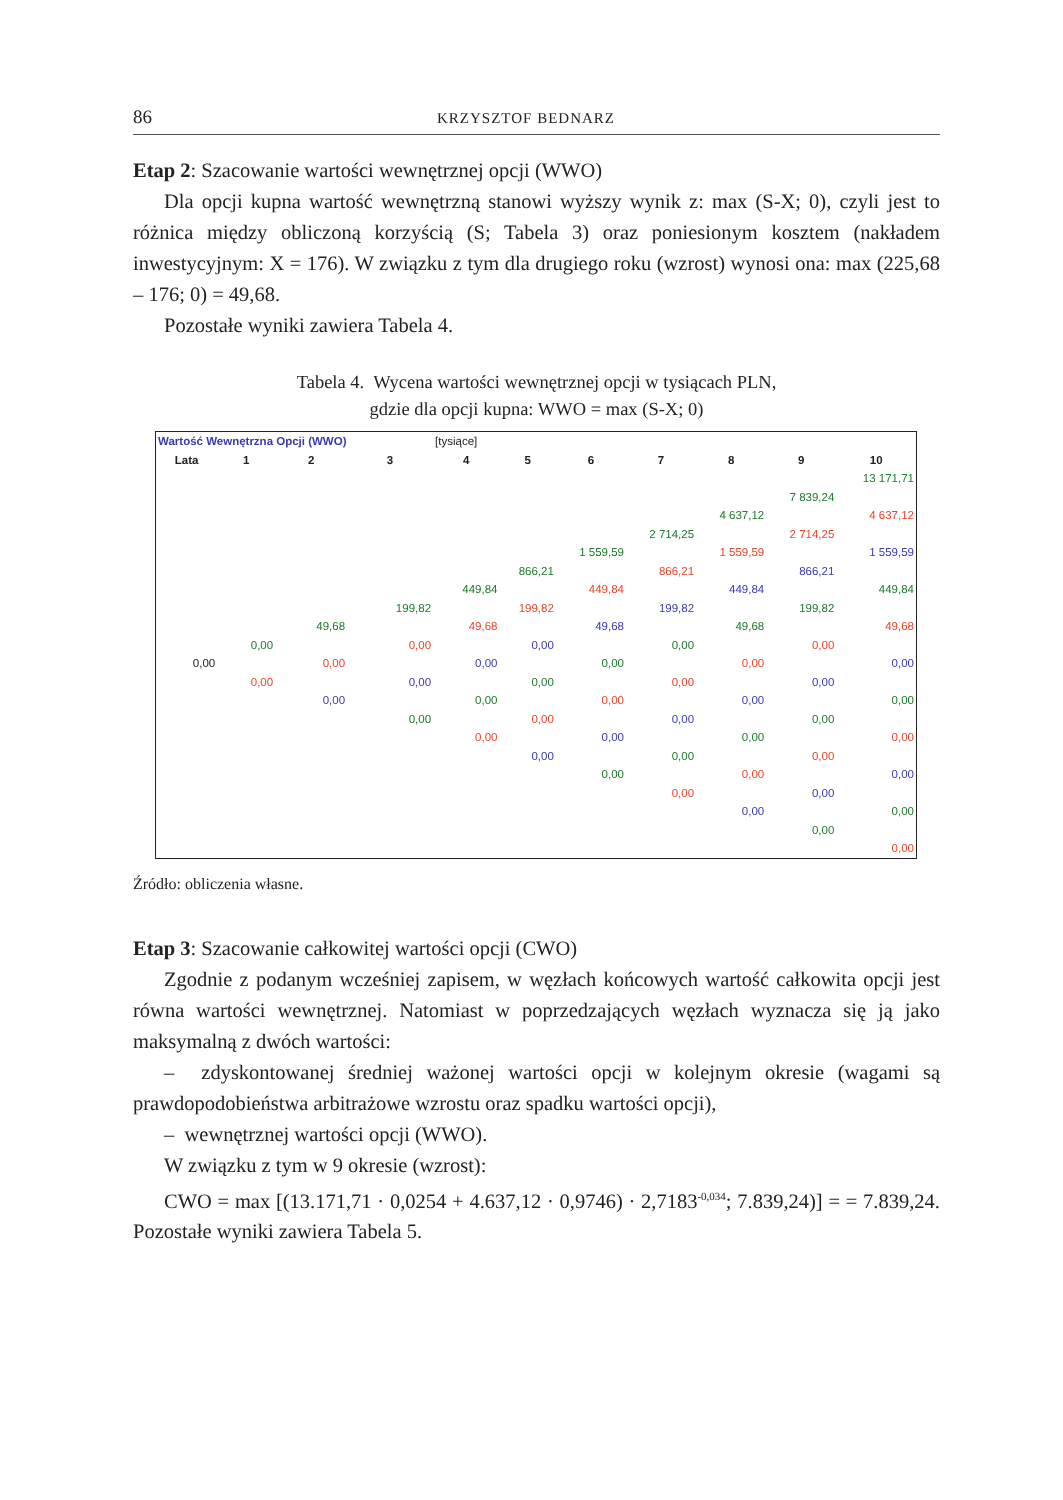86 KRZYSZTOF BEDNARZ
Etap 2: Szacowanie wartości wewnętrznej opcji (WWO)
Dla opcji kupna wartość wewnętrzną stanowi wyższy wynik z: max (S-X; 0), czyli jest to różnica między obliczoną korzyścią (S; Tabela 3) oraz poniesionym kosztem (nakładem inwestycyjnym: X = 176). W związku z tym dla drugiego roku (wzrost) wynosi ona: max (225,68 – 176; 0) = 49,68.
Pozostałe wyniki zawiera Tabela 4.
Tabela 4. Wycena wartości wewnętrznej opcji w tysiącach PLN,
gdzie dla opcji kupna: WWO = max (S-X; 0)
| Wartość Wewnętrzna Opcji (WWO) | | | | [tysiące] | | | | | | |
| Lata | 1 | 2 | 3 | 4 | 5 | 6 | 7 | 8 | 9 | 10 |
| | | | | | | | | | | 13 171,71 |
| | | | | | | | | | 7 839,24 | |
| | | | | | | | | 4 637,12 | | 4 637,12 |
| | | | | | | | 2 714,25 | | 2 714,25 | |
| | | | | | | 1 559,59 | | 1 559,59 | | 1 559,59 |
| | | | | | 866,21 | | 866,21 | | 866,21 | |
| | | | | 449,84 | | 449,84 | | 449,84 | | 449,84 |
| | | | 199,82 | | 199,82 | | 199,82 | | 199,82 | |
| | | 49,68 | | 49,68 | | 49,68 | | 49,68 | | 49,68 |
| | 0,00 | | 0,00 | | 0,00 | | 0,00 | | 0,00 | |
| 0,00 | | 0,00 | | 0,00 | | 0,00 | | 0,00 | | 0,00 |
| | 0,00 | | 0,00 | | 0,00 | | 0,00 | | 0,00 | |
| | | 0,00 | | 0,00 | | 0,00 | | 0,00 | | 0,00 |
| | | | 0,00 | | 0,00 | | 0,00 | | 0,00 | |
| | | | | 0,00 | | 0,00 | | 0,00 | | 0,00 |
| | | | | | 0,00 | | 0,00 | | 0,00 | |
| | | | | | | 0,00 | | 0,00 | | 0,00 |
| | | | | | | | 0,00 | | 0,00 | |
| | | | | | | | | 0,00 | | 0,00 |
| | | | | | | | | | 0,00 | |
| | | | | | | | | | | 0,00 |
Źródło: obliczenia własne.
Etap 3: Szacowanie całkowitej wartości opcji (CWO)
Zgodnie z podanym wcześniej zapisem, w węzłach końcowych wartość całkowita opcji jest równa wartości wewnętrznej. Natomiast w poprzedzających węzłach wyznacza się ją jako maksymalną z dwóch wartości:
– zdyskontowanej średniej ważonej wartości opcji w kolejnym okresie (wagami są prawdopodobieństwa arbitrażowe wzrostu oraz spadku wartości opcji),
– wewnętrznej wartości opcji (WWO).
W związku z tym w 9 okresie (wzrost):
CWO = max [(13.171,71 · 0,0254 + 4.637,12 · 0,9746) · 2,7183<sup>-0,034</sup>; 7.839,24)] = = 7.839,24. Pozostałe wyniki zawiera Tabela 5.